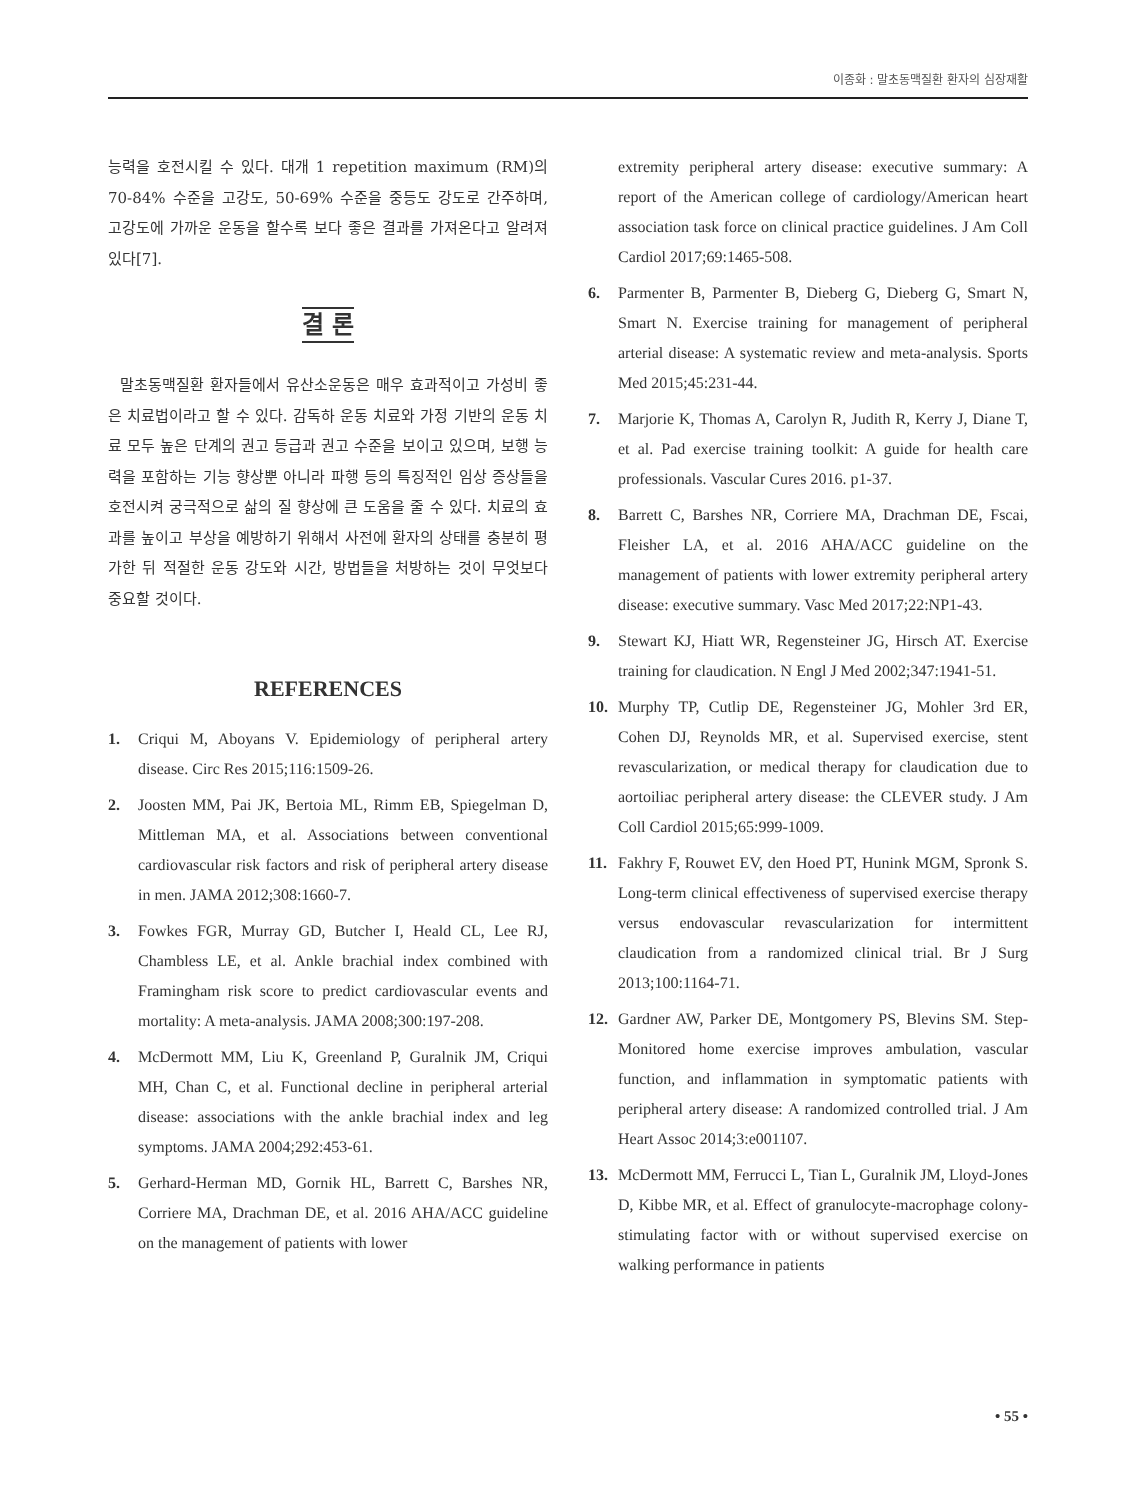이종화 : 말초동맥질환 환자의 심장재활
능력을 호전시킬 수 있다. 대개 1 repetition maximum (RM)의 70-84% 수준을 고강도, 50-69% 수준을 중등도 강도로 간주하며, 고강도에 가까운 운동을 할수록 보다 좋은 결과를 가져온다고 알려져 있다[7].
결 론
말초동맥질환 환자들에서 유산소운동은 매우 효과적이고 가성비 좋은 치료법이라고 할 수 있다. 감독하 운동 치료와 가정 기반의 운동 치료 모두 높은 단계의 권고 등급과 권고 수준을 보이고 있으며, 보행 능력을 포함하는 기능 향상뿐 아니라 파행 등의 특징적인 임상 증상들을 호전시켜 궁극적으로 삶의 질 향상에 큰 도움을 줄 수 있다. 치료의 효과를 높이고 부상을 예방하기 위해서 사전에 환자의 상태를 충분히 평가한 뒤 적절한 운동 강도와 시간, 방법들을 처방하는 것이 무엇보다 중요할 것이다.
REFERENCES
1. Criqui M, Aboyans V. Epidemiology of peripheral artery disease. Circ Res 2015;116:1509-26.
2. Joosten MM, Pai JK, Bertoia ML, Rimm EB, Spiegelman D, Mittleman MA, et al. Associations between conventional cardiovascular risk factors and risk of peripheral artery disease in men. JAMA 2012;308:1660-7.
3. Fowkes FGR, Murray GD, Butcher I, Heald CL, Lee RJ, Chambless LE, et al. Ankle brachial index combined with Framingham risk score to predict cardiovascular events and mortality: A meta-analysis. JAMA 2008;300:197-208.
4. McDermott MM, Liu K, Greenland P, Guralnik JM, Criqui MH, Chan C, et al. Functional decline in peripheral arterial disease: associations with the ankle brachial index and leg symptoms. JAMA 2004;292:453-61.
5. Gerhard-Herman MD, Gornik HL, Barrett C, Barshes NR, Corriere MA, Drachman DE, et al. 2016 AHA/ACC guideline on the management of patients with lower
extremity peripheral artery disease: executive summary: A report of the American college of cardiology/American heart association task force on clinical practice guidelines. J Am Coll Cardiol 2017;69:1465-508.
6. Parmenter B, Parmenter B, Dieberg G, Dieberg G, Smart N, Smart N. Exercise training for management of peripheral arterial disease: A systematic review and meta-analysis. Sports Med 2015;45:231-44.
7. Marjorie K, Thomas A, Carolyn R, Judith R, Kerry J, Diane T, et al. Pad exercise training toolkit: A guide for health care professionals. Vascular Cures 2016. p1-37.
8. Barrett C, Barshes NR, Corriere MA, Drachman DE, Fscai, Fleisher LA, et al. 2016 AHA/ACC guideline on the management of patients with lower extremity peripheral artery disease: executive summary. Vasc Med 2017;22:NP1-43.
9. Stewart KJ, Hiatt WR, Regensteiner JG, Hirsch AT. Exercise training for claudication. N Engl J Med 2002;347:1941-51.
10. Murphy TP, Cutlip DE, Regensteiner JG, Mohler 3rd ER, Cohen DJ, Reynolds MR, et al. Supervised exercise, stent revascularization, or medical therapy for claudication due to aortoiliac peripheral artery disease: the CLEVER study. J Am Coll Cardiol 2015;65:999-1009.
11. Fakhry F, Rouwet EV, den Hoed PT, Hunink MGM, Spronk S. Long-term clinical effectiveness of supervised exercise therapy versus endovascular revascularization for intermittent claudication from a randomized clinical trial. Br J Surg 2013;100:1164-71.
12. Gardner AW, Parker DE, Montgomery PS, Blevins SM. Step-Monitored home exercise improves ambulation, vascular function, and inflammation in symptomatic patients with peripheral artery disease: A randomized controlled trial. J Am Heart Assoc 2014;3:e001107.
13. McDermott MM, Ferrucci L, Tian L, Guralnik JM, Lloyd-Jones D, Kibbe MR, et al. Effect of granulocyte-macrophage colony-stimulating factor with or without supervised exercise on walking performance in patients
• 55 •